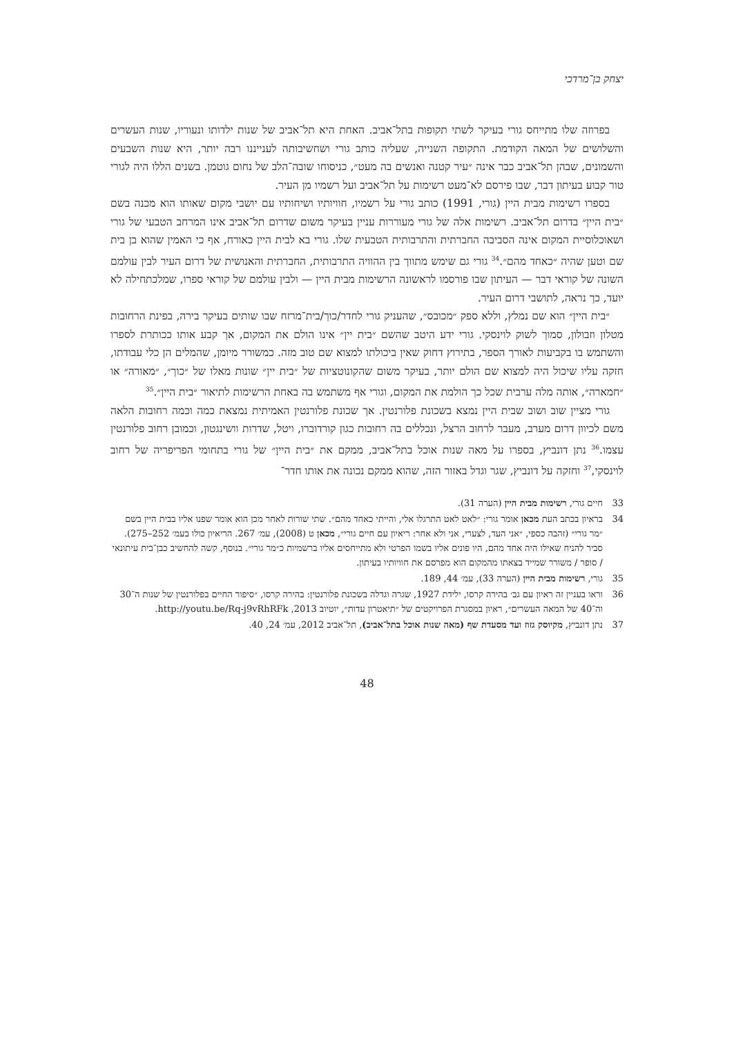יצחק בן־מרדכי
בפרוזה שלו מתייחס גורי בעיקר לשתי תקופות בתל־אביב. האחת היא תל־אביב של שנות ילדותו ונעוריו, שנות העשרים והשלושים של המאה הקודמת. התקופה השנייה, שעליה כותב גורי ושחשיבותה לענייננו רבה יותר, היא שנות השבעים והשמונים, שבהן תל־אביב כבר אינה ״עיר קטנה ואנשים בה מעט״, כניסוחו שובה־הלב של נחום גוטמן. בשנים הללו היה לגורי טור קבוע בעיתון דבר, שבו פירסם לא־מעט רשימות על תל־אביב ועל רשמיו מן העיר.
בספרו רשימות מבית היין (גורי, 1991) כותב גורי על רשמיו, חוויותיו ושיחותיו עם יושבי מקום שאותו הוא מכנה בשם ״בית היין״ בדרום תל־אביב. רשימות אלה של גורי מעוררות עניין בעיקר משום שדרום תל־אביב אינו המרחב הטבעי של גורי ושאוכלוסיית המקום אינה הסביבה החברתית והתרבותית הטבעית שלו. גורי בא לבית היין כאורח, אף כי האמין שהוא בן בית שם וטען שהיה ״כאחד מהם״.<sup>34</sup> גורי גם שימש מתווך בין ההוויה התרבותית, החברתית והאנושית של דרום העיר לבין עולמם השונה של קוראי דבר — העיתון שבו פורסמו לראשונה הרשימות מבית היין — ולבין עולמם של קוראי ספרו, שמלכתחילה לא יועד, כך נראה, לתושבי דרום העיר.
״בית היין״ הוא שם נמלץ, וללא ספק ״מכובס״, שהעניק גורי לחדר/כוך/בית־מרזח שבו שותים בעיקר בירה, בפינת הרחובות מטלון וזבולון, סמוך לשוק לוינסקי. גורי ידע היטב שהשם ״בית יין״ אינו הולם את המקום, אך קבע אותו ככותרת לספרו והשתמש בו בקביעות לאורך הספר, בתירוץ דחוק שאין ביכולתו למצוא שם טוב מזה. כמשורר מיומן, שהמלים הן כלי עבודתו, חזקה עליו שיכול היה למצוא שם הולם יותר, בעיקר משום שהקונוטציות של ״בית יין״ שונות מאלו של ״כוך״, ״מאורה״ או ״חמארה״, אותה מלה ערבית שכל כך הולמת את המקום, וגורי אף משתמש בה באחת הרשימות לתיאור ״בית היין״.<sup>35</sup>
גורי מציין שוב ושוב שבית היין נמצא בשכונת פלורנטין. אך שכונת פלורנטין האמיתית נמצאת כמה וכמה רחובות הלאה משם לכיוון דרום מערב, מעבר לרחוב הרצל, ונכללים בה רחובות כגון קורדוברו, ויטל, שדרות וושינגטון, וכמובן רחוב פלורנטין עצמו.<sup>36</sup> נתן דונביץ, בספרו על מאה שנות אוכל בתל־אביב, ממקם את ״בית היין״ של גורי בתחומי הפריפריה של רחוב לוינסקי,<sup>37</sup> וחזקה על דונביץ, שגר וגדל באזור הזה, שהוא ממקם נכונה את אותו חדר־
33 חיים גורי, רשימות מבית היין (הערה 31).
34 בראיון בכתב העת מכאן אומר גורי: ״לאט לאט התרגלו אלי, והייתי כאחד מהם״. שתי שורות לאחר מכן הוא אומר שפנו אליו בבית היין בשם ״מר גורי״ (זהבה כספי, ״אני העד, לצערי, אני ולא אחר: ריאיון עם חיים גורי״, מכאן ט (2008), עמ׳ 267. הריאיון כולו בעמ׳ 252–275). סביר להניח שאילו היה אחד מהם, היו פונים אליו בשמו הפרטי ולא מתייחסים אליו ברשמיות כ״מר גורי״. בנוסף, קשה להחשיב כבן־בית עיתונאי / סופר / משורר שמייד בצאתו מהמקום הוא מפרסם את חוויותיו בעיתון.
35 גורי, רשימות מבית היין (הערה 33), עמ׳ 44, 189.
36 וראו בעניין זה ראיון עם גב׳ בהירה קרסו, ילידת 1927, שגרה וגדלה בשכונת פלורנטין: בהירה קרסו, ״סיפור החיים בפלורנטין של שנות ה־30 וה־40 של המאה העשרים״, ראיון במסגרת הפרויקטים של ״תיאטרון עדות״, יוטיוב 2013, http://youtu.be/Rq-j9vRhRFk.
37 נתן דונביץ, מקיוסק גזוז ועד מסעדת שף (מאה שנות אוכל בתל־אביב), תל־אביב 2012, עמ׳ 24, 40.
48